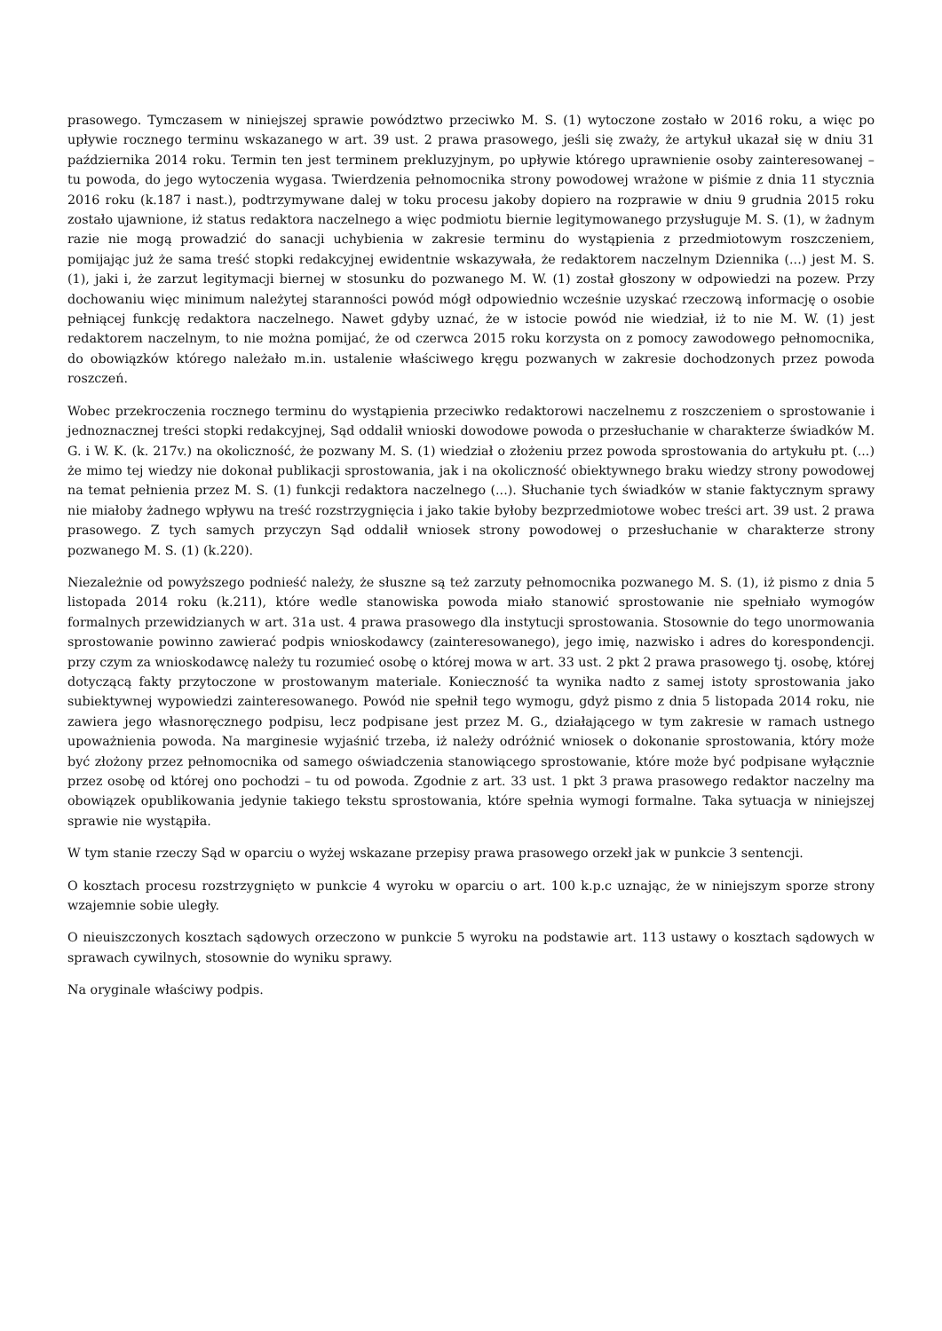prasowego. Tymczasem w niniejszej sprawie powództwo przeciwko M. S. (1) wytoczone zostało w 2016 roku, a więc po upływie rocznego terminu wskazanego w art. 39 ust. 2 prawa prasowego, jeśli się zważy, że artykuł ukazał się w dniu 31 października 2014 roku. Termin ten jest terminem prekluzyjnym, po upływie którego uprawnienie osoby zainteresowanej – tu powoda, do jego wytoczenia wygasa. Twierdzenia pełnomocnika strony powodowej wrażone w piśmie z dnia 11 stycznia 2016 roku (k.187 i nast.), podtrzymywane dalej w toku procesu jakoby dopiero na rozprawie w dniu 9 grudnia 2015 roku zostało ujawnione, iż status redaktora naczelnego a więc podmiotu biernie legitymowanego przysługuje M. S. (1), w żadnym razie nie mogą prowadzić do sanacji uchybienia w zakresie terminu do wystąpienia z przedmiotowym roszczeniem, pomijając już że sama treść stopki redakcyjnej ewidentnie wskazywała, że redaktorem naczelnym Dziennika (...) jest M. S. (1), jaki i, że zarzut legitymacji biernej w stosunku do pozwanego M. W. (1) został głoszony w odpowiedzi na pozew. Przy dochowaniu więc minimum należytej staranności powód mógł odpowiednio wcześnie uzyskać rzeczową informację o osobie pełniącej funkcję redaktora naczelnego. Nawet gdyby uznać, że w istocie powód nie wiedział, iż to nie M. W. (1) jest redaktorem naczelnym, to nie można pomijać, że od czerwca 2015 roku korzysta on z pomocy zawodowego pełnomocnika, do obowiązków którego należało m.in. ustalenie właściwego kręgu pozwanych w zakresie dochodzonych przez powoda roszczeń.
Wobec przekroczenia rocznego terminu do wystąpienia przeciwko redaktorowi naczelnemu z roszczeniem o sprostowanie i jednoznacznej treści stopki redakcyjnej, Sąd oddalił wnioski dowodowe powoda o przesłuchanie w charakterze świadków M. G. i W. K. (k. 217v.) na okoliczność, że pozwany M. S. (1) wiedział o złożeniu przez powoda sprostowania do artykułu pt. (...) że mimo tej wiedzy nie dokonał publikacji sprostowania, jak i na okoliczność obiektywnego braku wiedzy strony powodowej na temat pełnienia przez M. S. (1) funkcji redaktora naczelnego (...). Słuchanie tych świadków w stanie faktycznym sprawy nie miałoby żadnego wpływu na treść rozstrzygnięcia i jako takie byłoby bezprzedmiotowe wobec treści art. 39 ust. 2 prawa prasowego. Z tych samych przyczyn Sąd oddalił wniosek strony powodowej o przesłuchanie w charakterze strony pozwanego M. S. (1) (k.220).
Niezależnie od powyższego podnieść należy, że słuszne są też zarzuty pełnomocnika pozwanego M. S. (1), iż pismo z dnia 5 listopada 2014 roku (k.211), które wedle stanowiska powoda miało stanowić sprostowanie nie spełniało wymogów formalnych przewidzianych w art. 31a ust. 4 prawa prasowego dla instytucji sprostowania. Stosownie do tego unormowania sprostowanie powinno zawierać podpis wnioskodawcy (zainteresowanego), jego imię, nazwisko i adres do korespondencji. przy czym za wnioskodawcę należy tu rozumieć osobę o której mowa w art. 33 ust. 2 pkt 2 prawa prasowego tj. osobę, której dotyczącą fakty przytoczone w prostowanym materiale. Konieczność ta wynika nadto z samej istoty sprostowania jako subiektywnej wypowiedzi zainteresowanego. Powód nie spełnił tego wymogu, gdyż pismo z dnia 5 listopada 2014 roku, nie zawiera jego własnoręcznego podpisu, lecz podpisane jest przez M. G., działającego w tym zakresie w ramach ustnego upoważnienia powoda. Na marginesie wyjaśnić trzeba, iż należy odróżnić wniosek o dokonanie sprostowania, który może być złożony przez pełnomocnika od samego oświadczenia stanowiącego sprostowanie, które może być podpisane wyłącznie przez osobę od której ono pochodzi – tu od powoda. Zgodnie z art. 33 ust. 1 pkt 3 prawa prasowego redaktor naczelny ma obowiązek opublikowania jedynie takiego tekstu sprostowania, które spełnia wymogi formalne. Taka sytuacja w niniejszej sprawie nie wystąpiła.
W tym stanie rzeczy Sąd w oparciu o wyżej wskazane przepisy prawa prasowego orzekł jak w punkcie 3 sentencji.
O kosztach procesu rozstrzygnięto w punkcie 4 wyroku w oparciu o art. 100 k.p.c uznając, że w niniejszym sporze strony wzajemnie sobie uległy.
O nieuiszczonych kosztach sądowych orzeczono w punkcie 5 wyroku na podstawie art. 113 ustawy o kosztach sądowych w sprawach cywilnych, stosownie do wyniku sprawy.
Na oryginale właściwy podpis.